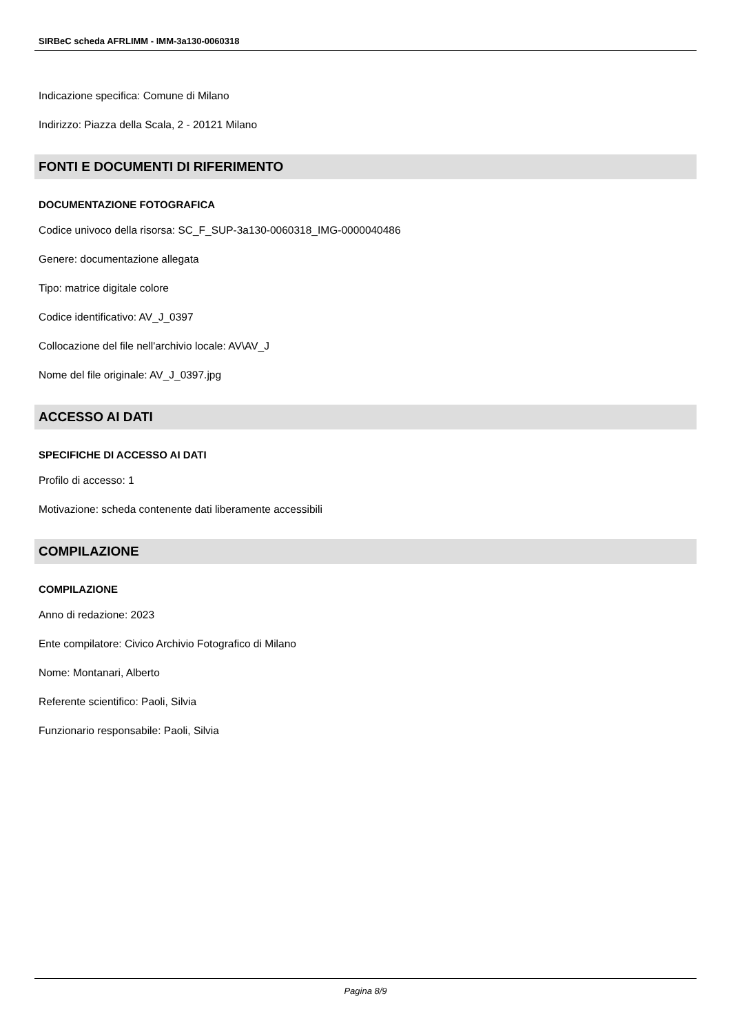SIRBeC scheda AFRLIMM - IMM-3a130-0060318
Indicazione specifica: Comune di Milano
Indirizzo: Piazza della Scala, 2 - 20121 Milano
FONTI E DOCUMENTI DI RIFERIMENTO
DOCUMENTAZIONE FOTOGRAFICA
Codice univoco della risorsa: SC_F_SUP-3a130-0060318_IMG-0000040486
Genere: documentazione allegata
Tipo: matrice digitale colore
Codice identificativo: AV_J_0397
Collocazione del file nell'archivio locale: AV\AV_J
Nome del file originale: AV_J_0397.jpg
ACCESSO AI DATI
SPECIFICHE DI ACCESSO AI DATI
Profilo di accesso: 1
Motivazione: scheda contenente dati liberamente accessibili
COMPILAZIONE
COMPILAZIONE
Anno di redazione: 2023
Ente compilatore: Civico Archivio Fotografico di Milano
Nome: Montanari, Alberto
Referente scientifico: Paoli, Silvia
Funzionario responsabile: Paoli, Silvia
Pagina 8/9